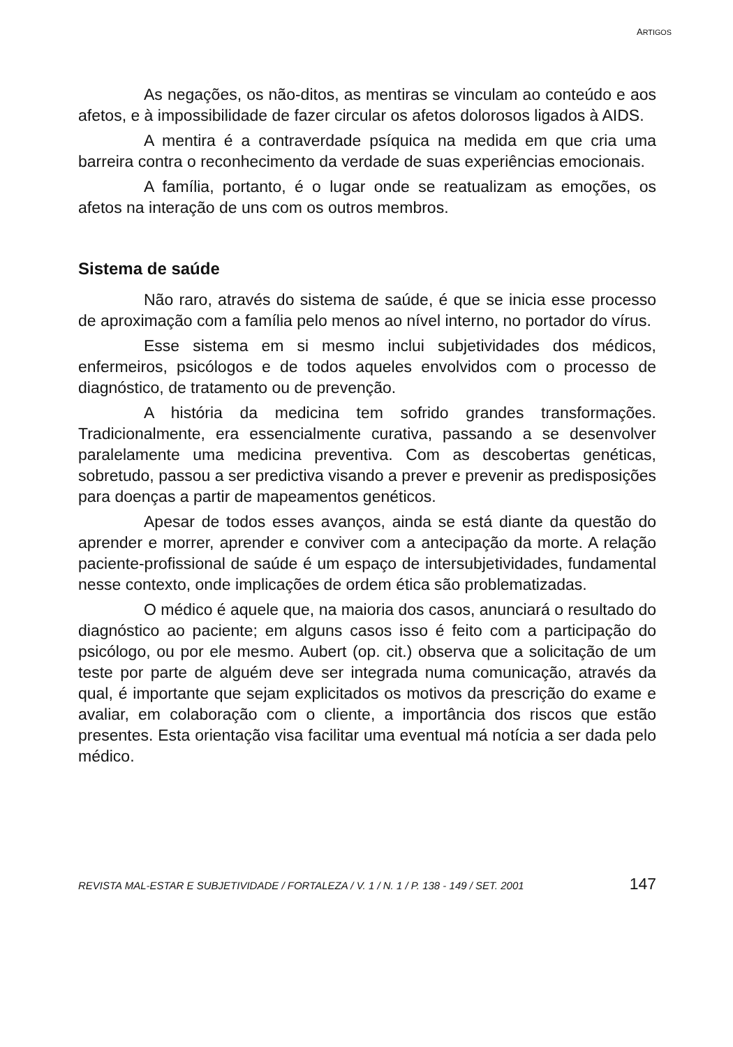ARTIGOS
As negações, os não-ditos, as mentiras se vinculam ao conteúdo e aos afetos, e à impossibilidade de fazer circular os afetos dolorosos ligados à AIDS.
A mentira é a contraverdade psíquica na medida em que cria uma barreira contra o reconhecimento da verdade de suas experiências emocionais.
A família, portanto, é o lugar onde se reatualizam as emoções, os afetos na interação de uns com os outros membros.
Sistema de saúde
Não raro, através do sistema de saúde, é que se inicia esse processo de aproximação com a família pelo menos ao nível interno, no portador do vírus.
Esse sistema em si mesmo inclui subjetividades dos médicos, enfermeiros, psicólogos e de todos aqueles envolvidos com o processo de diagnóstico, de tratamento ou de prevenção.
A história da medicina tem sofrido grandes transformações. Tradicionalmente, era essencialmente curativa, passando a se desenvolver paralelamente uma medicina preventiva. Com as descobertas genéticas, sobretudo, passou a ser predictiva visando a prever e prevenir as predisposições para doenças a partir de mapeamentos genéticos.
Apesar de todos esses avanços, ainda se está diante da questão do aprender e morrer, aprender e conviver com a antecipação da morte. A relação paciente-profissional de saúde é um espaço de intersubjetividades, fundamental nesse contexto, onde implicações de ordem ética são problematizadas.
O médico é aquele que, na maioria dos casos, anunciará o resultado do diagnóstico ao paciente; em alguns casos isso é feito com a participação do psicólogo, ou por ele mesmo. Aubert (op. cit.) observa que a solicitação de um teste por parte de alguém deve ser integrada numa comunicação, através da qual, é importante que sejam explicitados os motivos da prescrição do exame e avaliar, em colaboração com o cliente, a importância dos riscos que estão presentes. Esta orientação visa facilitar uma eventual má notícia a ser dada pelo médico.
REVISTA MAL-ESTAR E SUBJETIVIDADE / FORTALEZA / V. 1 / N. 1 / P. 138 - 149 / SET. 2001 147